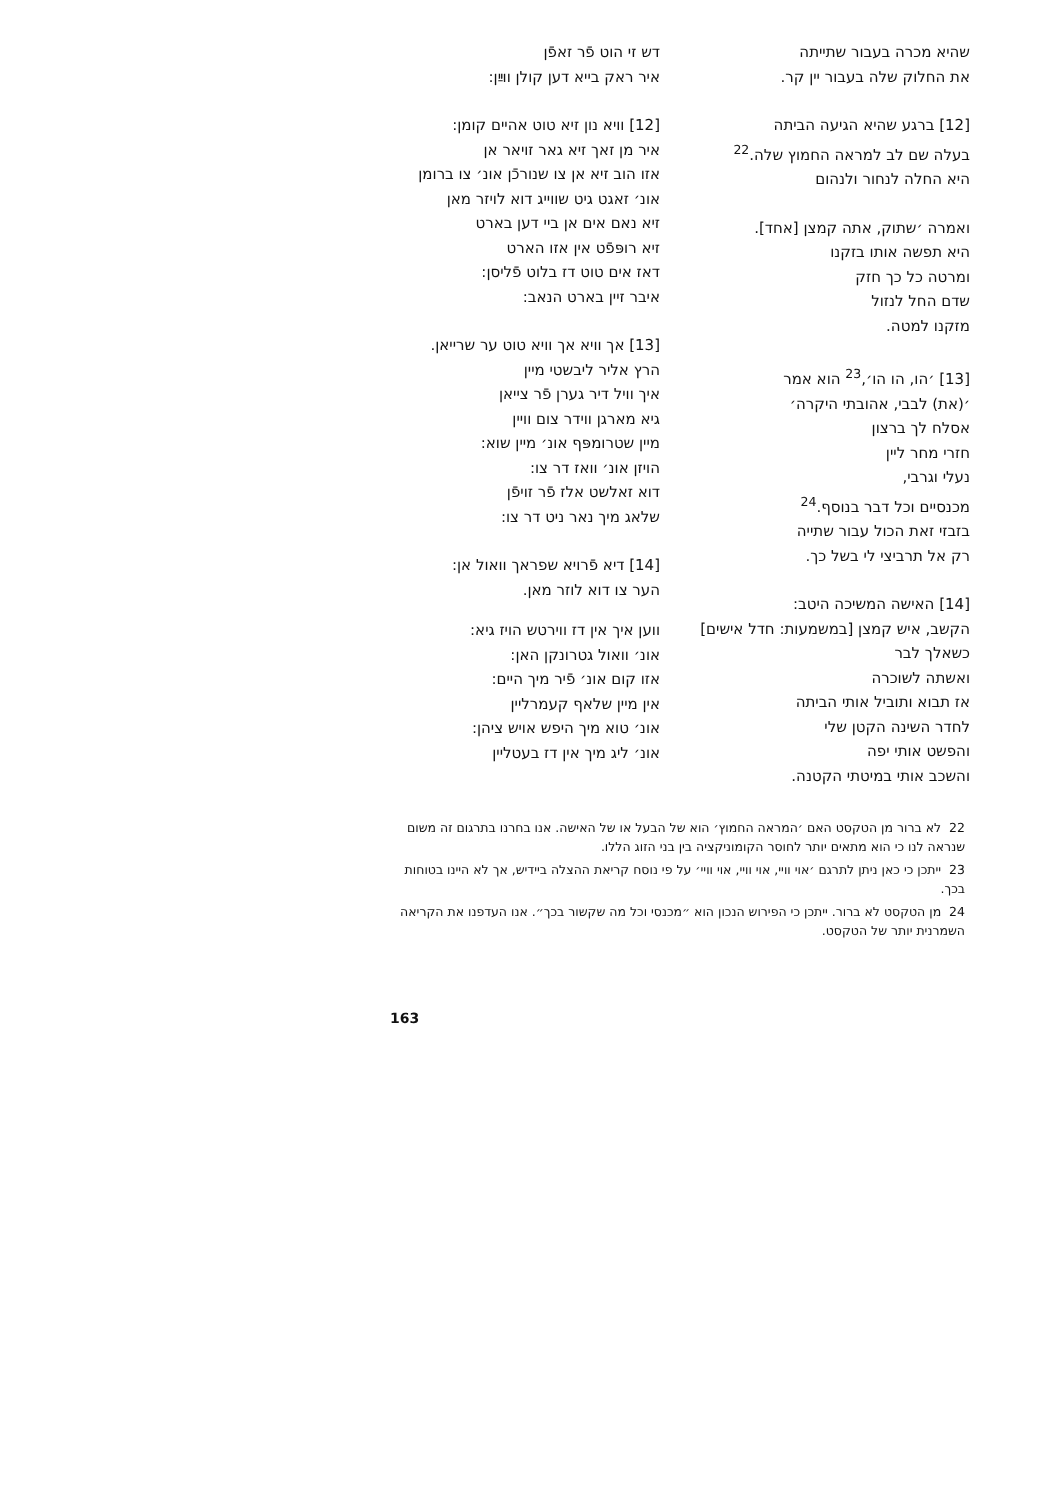דש זי הוט פֿר זאפֿן
איר ראק בייא דען קולן ווײַן:
[12] וויא נון זיא טוט אהיים קומן:
איר מן זאך זיא גאר זויאר אן
אזו הוב זיא אן צו שנורכֿן אונ׳ צו ברומן
אונ׳ זאגט גיט שווייג דוא לויזר מאן
זיא נאם אים אן ביי דען בארט
זיא רופּפֿט אין אזו הארט
דאז אים טוט דז בלוט פֿליסן:
איבר זיין בארט הנאב:
[13] אך וויא אך וויא טוט ער שרייאן.
הרץ אליר ליבשטי מיין
איך וויל דיר גערן פֿר צייאן
גיא מארגן ווידר צום וויין
מיין שטרומפּף אונ׳ מיין שוא:
הויזן אונ׳ וואז דר צו:
דוא זאלשט אלז פֿר זויפֿן
שלאג מיך נאר ניט דר צו:
[14] דיא פֿרויא שפראך וואול אן:
הער צו דוא לוזר מאן.
ווען איך אין דז ווירטש הויז גיא:
אונ׳ וואול גטרונקן האן:
אזו קום אונ׳ פֿיר מיך היים:
אין מיין שלאף קעמרליין
אונ׳ טוא מיך היפש אויש ציהן:
אונ׳ ליג מיך אין דז בעטליין
שהיא מכרה בעבור שתייתה
את החלוק שלה בעבור יין קר.
[12] ברגע שהיא הגיעה הביתה
בעלה שם לב למראה החמוץ שלה.<sup>22</sup>
היא החלה לנחור ולנהום
ואמרה ׳שתוק, אתה קמצן [אחד].
היא תפשה אותו בזקנו
ומרטה כל כך חזק
שדם החל לנזול
מזקנו למטה.
[13] ׳הו, הו הו׳,<sup>23</sup> הוא אמר
׳(את) לבבי, אהובתי היקרה׳
אסלח לך ברצון
חזרי מחר ליין
נעלי וגרבי,
מכנסיים וכל דבר בנוסף.<sup>24</sup>
בזבזי זאת הכול עבור שתייה
רק אל תרביצי לי בשל כך.
[14] האישה המשיכה היטב:
הקשב, איש קמצן [במשמעות: חדל אישים]
כשאלך לבר
ואשתה לשוכרה
אז תבוא ותוביל אותי הביתה
לחדר השינה הקטן שלי
והפשט אותי יפה
והשכב אותי במיטתי הקטנה.
22 לא ברור מן הטקסט האם ׳המראה החמוץ׳ הוא של הבעל או של האישה. אנו בחרנו בתרגום זה משום שנראה לנו כי הוא מתאים יותר לחוסר הקומוניקציה בין בני הזוג הללו.
23 ייתכן כי כאן ניתן לתרגם ׳אוי וויי, אוי וויי, אוי וויי׳ על פי נוסח קריאת ההצלה ביידיש, אך לא היינו בטוחות בכך.
24 מן הטקסט לא ברור. ייתכן כי הפירוש הנכון הוא ״מכנסי וכל מה שקשור בכך״. אנו העדפנו את הקריאה השמרנית יותר של הטקסט.
163